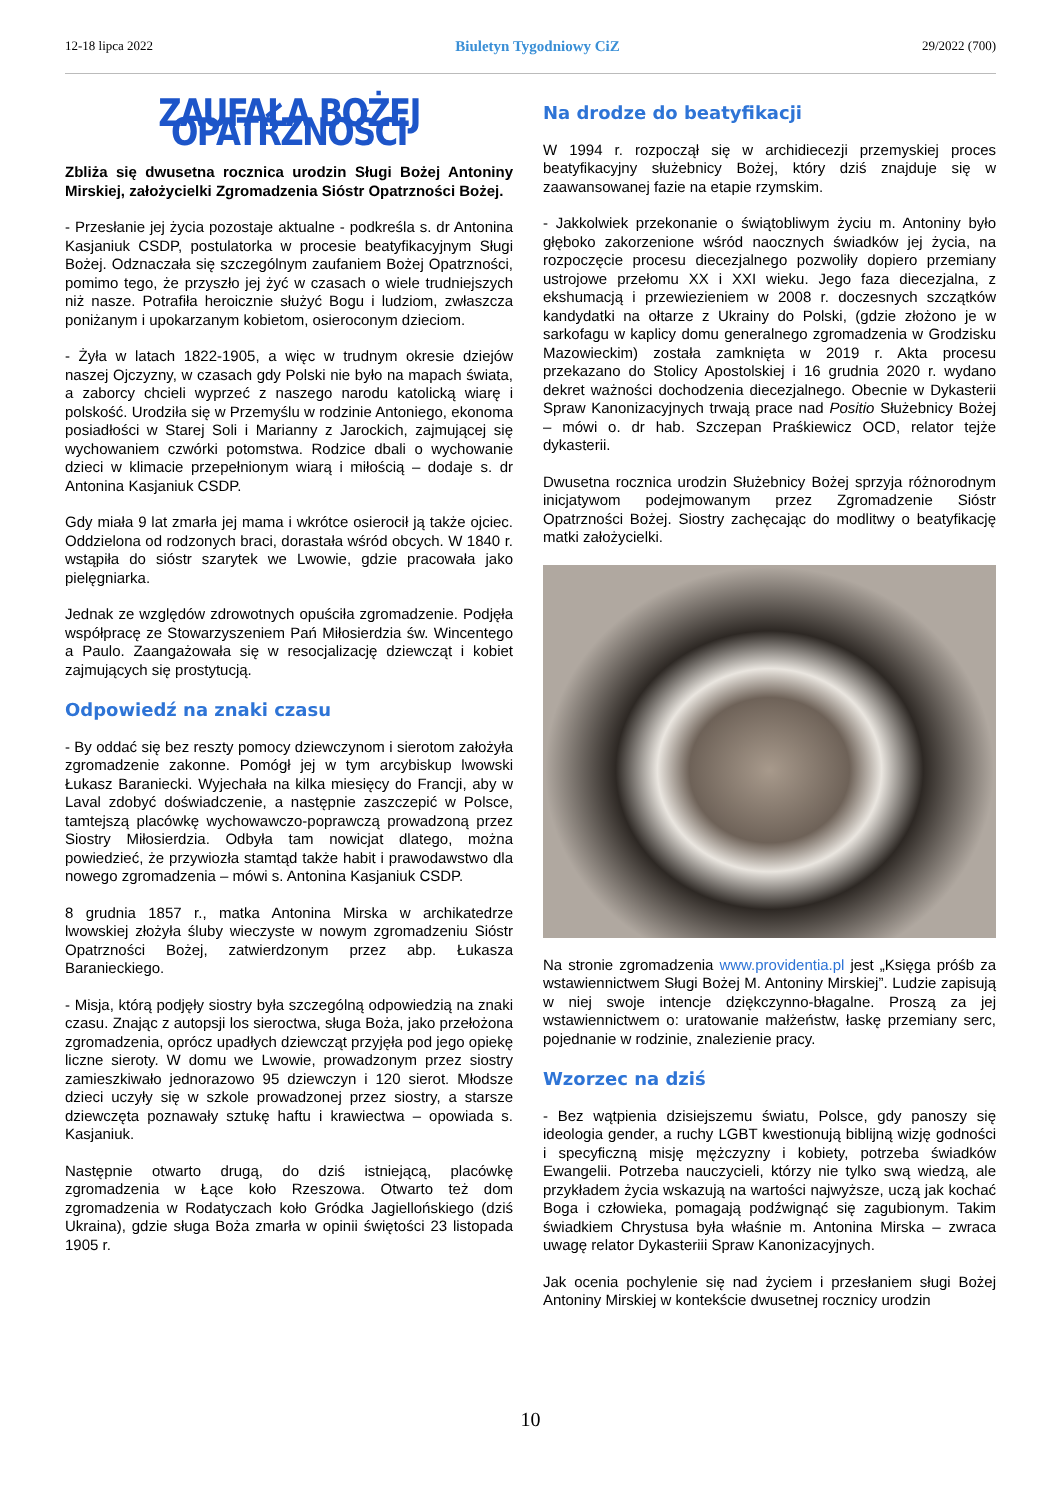12-18 lipca 2022 Biuletyn Tygodniowy CiZ 29/2022 (700)
ZAUFAŁA BOŻEJ OPATRZNOŚCI
Zbliża się dwusetna rocznica urodzin Sługi Bożej Antoniny Mirskiej, założycielki Zgromadzenia Sióstr Opatrzności Bożej.
- Przesłanie jej życia pozostaje aktualne - podkreśla s. dr Antonina Kasjaniuk CSDP, postulatorka w procesie beatyfikacyjnym Sługi Bożej. Odznaczała się szczególnym zaufaniem Bożej Opatrzności, pomimo tego, że przyszło jej żyć w czasach o wiele trudniejszych niż nasze. Potrafiła heroicznie służyć Bogu i ludziom, zwłaszcza poniżanym i upokarzanym kobietom, osieroconym dzieciom.
- Żyła w latach 1822-1905, a więc w trudnym okresie dziejów naszej Ojczyzny, w czasach gdy Polski nie było na mapach świata, a zaborcy chcieli wyprzeć z naszego narodu katolicką wiarę i polskość. Urodziła się w Przemyślu w rodzinie Antoniego, ekonoma posiadłości w Starej Soli i Marianny z Jarockich, zajmującej się wychowaniem czwórki potomstwa. Rodzice dbali o wychowanie dzieci w klimacie przepełnionym wiarą i miłością – dodaje s. dr Antonina Kasjaniuk CSDP.
Gdy miała 9 lat zmarła jej mama i wkrótce osierocił ją także ojciec. Oddzielona od rodzonych braci, dorastała wśród obcych. W 1840 r. wstąpiła do sióstr szarytek we Lwowie, gdzie pracowała jako pielęgniarka.
Jednak ze względów zdrowotnych opuściła zgromadzenie. Podjęła współpracę ze Stowarzyszeniem Pań Miłosierdzia św. Wincentego a Paulo. Zaangażowała się w resocjalizację dziewcząt i kobiet zajmujących się prostytucją.
Odpowiedź na znaki czasu
- By oddać się bez reszty pomocy dziewczynom i sierotom założyła zgromadzenie zakonne. Pomógł jej w tym arcybiskup lwowski Łukasz Baraniecki. Wyjechała na kilka miesięcy do Francji, aby w Laval zdobyć doświadczenie, a następnie zaszczepić w Polsce, tamtejszą placówkę wychowawczo-poprawczą prowadzoną przez Siostry Miłosierdzia. Odbyła tam nowicjat dlatego, można powiedzieć, że przywiozła stamtąd także habit i prawodawstwo dla nowego zgromadzenia – mówi s. Antonina Kasjaniuk CSDP.
8 grudnia 1857 r., matka Antonina Mirska w archikatedrze lwowskiej złożyła śluby wieczyste w nowym zgromadzeniu Sióstr Opatrzności Bożej, zatwierdzonym przez abp. Łukasza Baranieckiego.
- Misja, którą podjęły siostry była szczególną odpowiedzią na znaki czasu. Znając z autopsji los sieroctwa, sługa Boża, jako przełożona zgromadzenia, oprócz upadłych dziewcząt przyjęła pod jego opiekę liczne sieroty. W domu we Lwowie, prowadzonym przez siostry zamieszkiwało jednorazowo 95 dziewczyn i 120 sierot. Młodsze dzieci uczyły się w szkole prowadzonej przez siostry, a starsze dziewczęta poznawały sztukę haftu i krawiectwa – opowiada s. Kasjaniuk.
Następnie otwarto drugą, do dziś istniejącą, placówkę zgromadzenia w Łące koło Rzeszowa. Otwarto też dom zgromadzenia w Rodatyczach koło Gródka Jagiellońskiego (dziś Ukraina), gdzie sługa Boża zmarła w opinii świętości 23 listopada 1905 r.
Na drodze do beatyfikacji
W 1994 r. rozpoczął się w archidiecezji przemyskiej proces beatyfikacyjny służebnicy Bożej, który dziś znajduje się w zaawansowanej fazie na etapie rzymskim.
- Jakkolwiek przekonanie o świątobliwym życiu m. Antoniny było głęboko zakorzenione wśród naocznych świadków jej życia, na rozpoczęcie procesu diecezjalnego pozwoliły dopiero przemiany ustrojowe przełomu XX i XXI wieku. Jego faza diecezjalna, z ekshumacją i przewiezieniem w 2008 r. doczesnych szczątków kandydatki na ołtarze z Ukrainy do Polski, (gdzie złożono je w sarkofagu w kaplicy domu generalnego zgromadzenia w Grodzisku Mazowieckim) została zamknięta w 2019 r. Akta procesu przekazano do Stolicy Apostolskiej i 16 grudnia 2020 r. wydano dekret ważności dochodzenia diecezjalnego. Obecnie w Dykasterii Spraw Kanonizacyjnych trwają prace nad Positio Służebnicy Bożej – mówi o. dr hab. Szczepan Praśkiewicz OCD, relator tejże dykasterii.
Dwusetna rocznica urodzin Służebnicy Bożej sprzyja różnorodnym inicjatywom podejmowanym przez Zgromadzenie Sióstr Opatrzności Bożej. Siostry zachęcając do modlitwy o beatyfikację matki założycielki.
Na stronie zgromadzenia www.providentia.pl jest „Księga próśb za wstawiennictwem Sługi Bożej M. Antoniny Mirskiej”. Ludzie zapisują w niej swoje intencje dziękczynno-błagalne. Proszą za jej wstawiennictwem o: uratowanie małżeństw, łaskę przemiany serc, pojednanie w rodzinie, znalezienie pracy.
Wzorzec na dziś
- Bez wątpienia dzisiejszemu światu, Polsce, gdy panoszy się ideologia gender, a ruchy LGBT kwestionują biblijną wizję godności i specyficzną misję mężczyzny i kobiety, potrzeba świadków Ewangelii. Potrzeba nauczycieli, którzy nie tylko swą wiedzą, ale przykładem życia wskazują na wartości najwyższe, uczą jak kochać Boga i człowieka, pomagają podźwignąć się zagubionym. Takim świadkiem Chrystusa była właśnie m. Antonina Mirska – zwraca uwagę relator Dykasteriii Spraw Kanonizacyjnych.
Jak ocenia pochylenie się nad życiem i przesłaniem sługi Bożej Antoniny Mirskiej w kontekście dwusetnej rocznicy urodzin
10